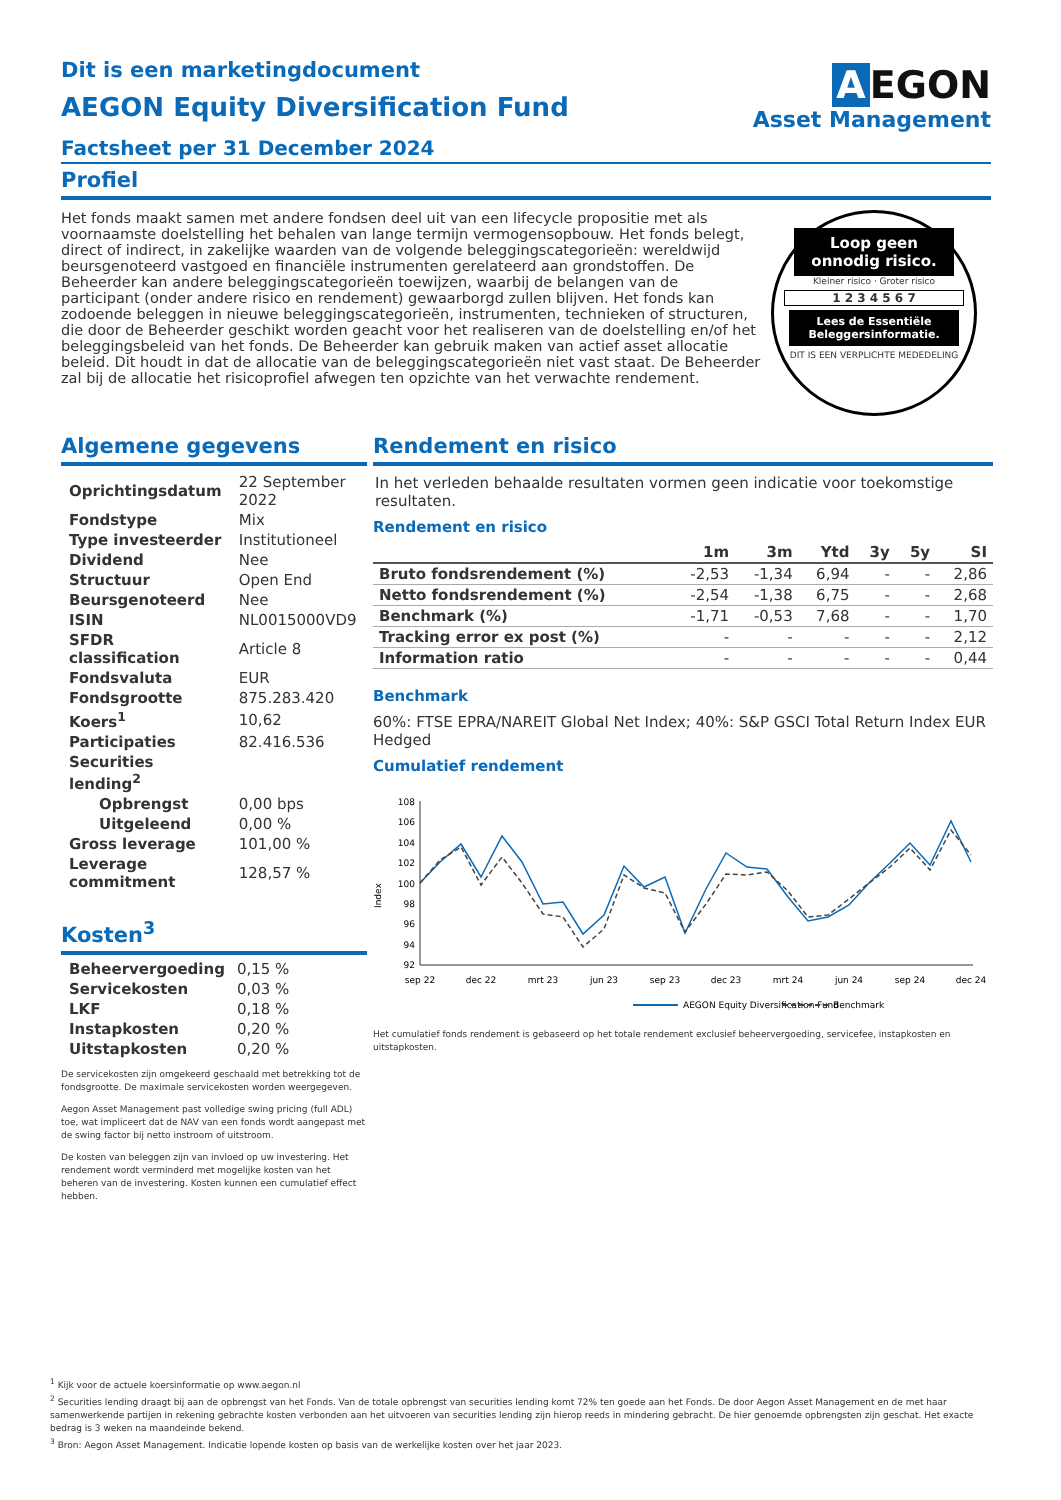Dit is een marketingdocument
AEGON Equity Diversification Fund
Factsheet per 31 December 2024
A EGON
Asset Management
Profiel
Het fonds maakt samen met andere fondsen deel uit van een lifecycle propositie met als voornaamste doelstelling het behalen van lange termijn vermogensopbouw. Het fonds belegt, direct of indirect, in zakelijke waarden van de volgende beleggingscategorieën: wereldwijd beursgenoteerd vastgoed en financiële instrumenten gerelateerd aan grondstoffen. De Beheerder kan andere beleggingscategorieën toewijzen, waarbij de belangen van de participant (onder andere risico en rendement) gewaarborgd zullen blijven. Het fonds kan zodoende beleggen in nieuwe beleggingscategorieën, instrumenten, technieken of structuren, die door de Beheerder geschikt worden geacht voor het realiseren van de doelstelling en/of het beleggingsbeleid van het fonds. De Beheerder kan gebruik maken van actief asset allocatie beleid. Dit houdt in dat de allocatie van de beleggingscategorieën niet vast staat. De Beheerder zal bij de allocatie het risicoprofiel afwegen ten opzichte van het verwachte rendement.
Loop geen onnodig risico.
Kleiner risico · Groter risico
1 2 3 4 5 6 7
Lees de Essentiële Beleggersinformatie.
DIT IS EEN VERPLICHTE MEDEDELING
Algemene gegevens
| Oprichtingsdatum | 22 September 2022 |
| Fondstype | Mix |
| Type investeerder | Institutioneel |
| Dividend | Nee |
| Structuur | Open End |
| Beursgenoteerd | Nee |
| ISIN | NL0015000VD9 |
| SFDR classification | Article 8 |
| Fondsvaluta | EUR |
| Fondsgrootte | 875.283.420 |
| Koers<sup>1</sup> | 10,62 |
| Participaties | 82.416.536 |
| Securities lending<sup>2</sup> | |
| Opbrengst | 0,00 bps |
| Uitgeleend | 0,00 % |
| Gross leverage | 101,00 % |
| Leverage commitment | 128,57 % |
Kosten<sup>3</sup>
| Beheervergoeding | 0,15 % |
| Servicekosten | 0,03 % |
| LKF | 0,18 % |
| Instapkosten | 0,20 % |
| Uitstapkosten | 0,20 % |
De servicekosten zijn omgekeerd geschaald met betrekking tot de fondsgrootte. De maximale servicekosten worden weergegeven.
Aegon Asset Management past volledige swing pricing (full ADL) toe, wat impliceert dat de NAV van een fonds wordt aangepast met de swing factor bij netto instroom of uitstroom.
De kosten van beleggen zijn van invloed op uw investering. Het rendement wordt verminderd met mogelijke kosten van het beheren van de investering. Kosten kunnen een cumulatief effect hebben.
Rendement en risico
In het verleden behaalde resultaten vormen geen indicatie voor toekomstige resultaten.
Rendement en risico
| | 1m | 3m | Ytd | 3y | 5y | SI |
| --- | --- | --- | --- | --- | --- | --- |
| Bruto fondsrendement (%) | -2,53 | -1,34 | 6,94 | - | - | 2,86 |
| Netto fondsrendement (%) | -2,54 | -1,38 | 6,75 | - | - | 2,68 |
| Benchmark (%) | -1,71 | -0,53 | 7,68 | - | - | 1,70 |
| Tracking error ex post (%) | - | - | - | - | - | 2,12 |
| Information ratio | - | - | - | - | - | 0,44 |
Benchmark
60%: FTSE EPRA/NAREIT Global Net Index; 40%: S&P GSCI Total Return Index EUR Hedged
Cumulatief rendement
Index
108
106
104
102
100
98
96
94
92
sep 22
dec 22
mrt 23
jun 23
sep 23
dec 23
mrt 24
jun 24
sep 24
dec 24
AEGON Equity Diversification Fund
Benchmark
Het cumulatief fonds rendement is gebaseerd op het totale rendement exclusief beheervergoeding, servicefee, instapkosten en uitstapkosten.
<sup>1</sup> Kijk voor de actuele koersinformatie op www.aegon.nl
<sup>2</sup> Securities lending draagt bij aan de opbrengst van het Fonds. Van de totale opbrengst van securities lending komt 72% ten goede aan het Fonds. De door Aegon Asset Management en de met haar samenwerkende partijen in rekening gebrachte kosten verbonden aan het uitvoeren van securities lending zijn hierop reeds in mindering gebracht. De hier genoemde opbrengsten zijn geschat. Het exacte bedrag is 3 weken na maandeinde bekend.
<sup>3</sup> Bron: Aegon Asset Management. Indicatie lopende kosten op basis van de werkelijke kosten over het jaar 2023.